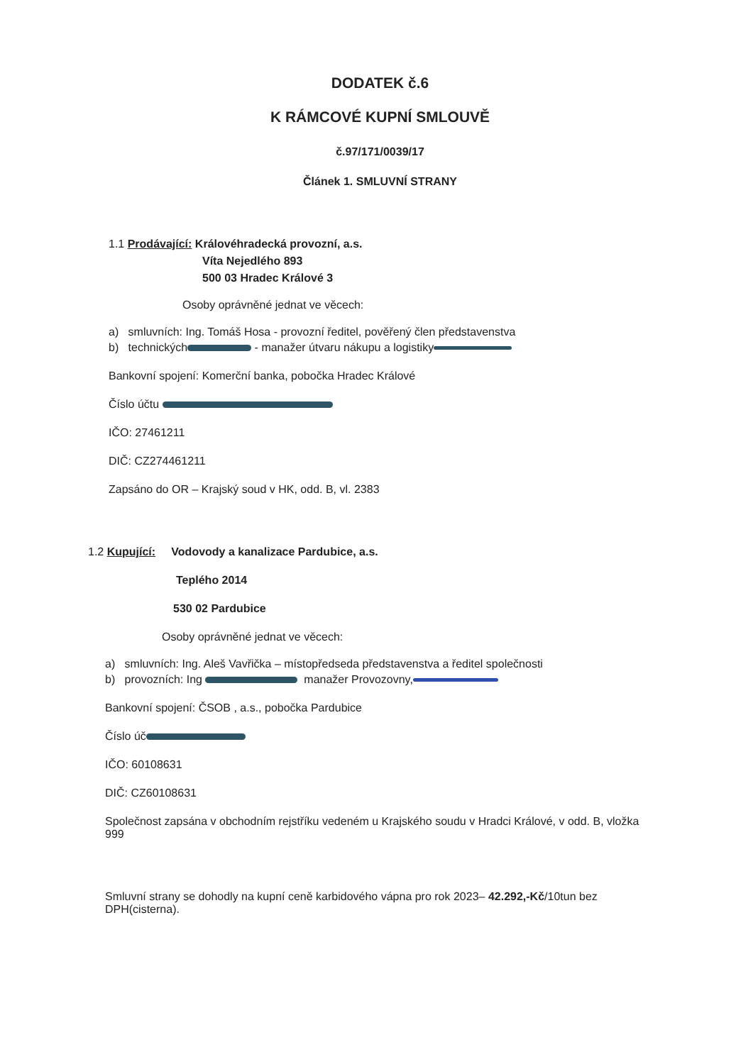DODATEK č.6
K RÁMCOVÉ KUPNÍ SMLOUVĚ
č.97/171/0039/17
Článek 1. SMLUVNÍ STRANY
1.1 Prodávající: Královéhradecká provozní, a.s.
Víta Nejedlého 893
500 03 Hradec Králové 3
Osoby oprávněné jednat ve věcech:
a) smluvních: Ing. Tomáš Hosa - provozní ředitel, pověřený člen představenstva
b) technických - manažer útvaru nákupu a logistiky
Bankovní spojení: Komerční banka, pobočka Hradec Králové
Číslo účtu
IČO: 27461211
DIČ: CZ274461211
Zapsáno do OR – Krajský soud v HK, odd. B, vl. 2383
1.2 Kupující: Vodovody a kanalizace Pardubice, a.s.
Teplého 2014
530 02 Pardubice
Osoby oprávněné jednat ve věcech:
a) smluvních: Ing. Aleš Vavřička – místopředseda představenstva a ředitel společnosti
b) provozních: Ing manažer Provozovny,
Bankovní spojení: ČSOB , a.s., pobočka Pardubice
Číslo úč
IČO: 60108631
DIČ: CZ60108631
Společnost zapsána v obchodním rejstříku vedeném u Krajského soudu v Hradci Králové, v odd. B, vložka 999
Smluvní strany se dohodly na kupní ceně karbidového vápna pro rok 2023– 42.292,-Kč/10tun bez DPH(cisterna).